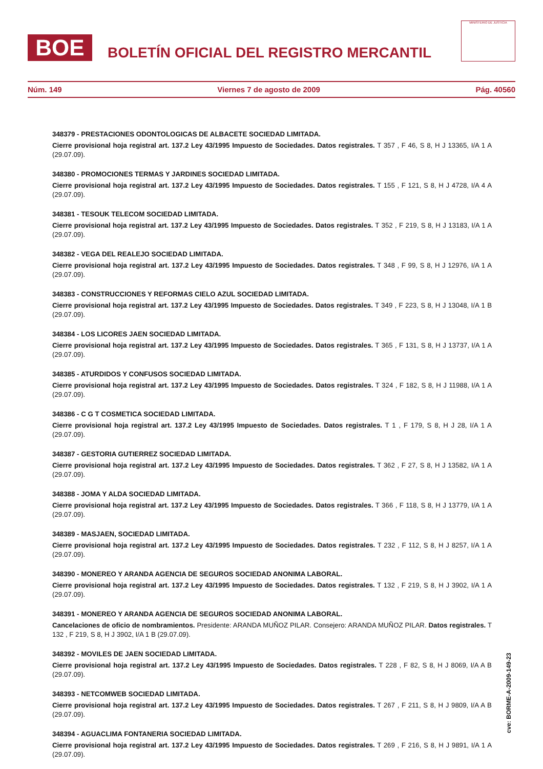BOE
BOLETÍN OFICIAL DEL REGISTRO MERCANTIL
MINISTERIO DE JUSTICIA
Núm. 149 Viernes 7 de agosto de 2009 Pág. 40560
348379 - PRESTACIONES ODONTOLOGICAS DE ALBACETE SOCIEDAD LIMITADA.
Cierre provisional hoja registral art. 137.2 Ley 43/1995 Impuesto de Sociedades. Datos registrales. T 357 , F 46, S 8, H J 13365, I/A 1 A (29.07.09).
348380 - PROMOCIONES TERMAS Y JARDINES SOCIEDAD LIMITADA.
Cierre provisional hoja registral art. 137.2 Ley 43/1995 Impuesto de Sociedades. Datos registrales. T 155 , F 121, S 8, H J 4728, I/A 4 A (29.07.09).
348381 - TESOUK TELECOM SOCIEDAD LIMITADA.
Cierre provisional hoja registral art. 137.2 Ley 43/1995 Impuesto de Sociedades. Datos registrales. T 352 , F 219, S 8, H J 13183, I/A 1 A (29.07.09).
348382 - VEGA DEL REALEJO SOCIEDAD LIMITADA.
Cierre provisional hoja registral art. 137.2 Ley 43/1995 Impuesto de Sociedades. Datos registrales. T 348 , F 99, S 8, H J 12976, I/A 1 A (29.07.09).
348383 - CONSTRUCCIONES Y REFORMAS CIELO AZUL SOCIEDAD LIMITADA.
Cierre provisional hoja registral art. 137.2 Ley 43/1995 Impuesto de Sociedades. Datos registrales. T 349 , F 223, S 8, H J 13048, I/A 1 B (29.07.09).
348384 - LOS LICORES JAEN SOCIEDAD LIMITADA.
Cierre provisional hoja registral art. 137.2 Ley 43/1995 Impuesto de Sociedades. Datos registrales. T 365 , F 131, S 8, H J 13737, I/A 1 A (29.07.09).
348385 - ATURDIDOS Y CONFUSOS SOCIEDAD LIMITADA.
Cierre provisional hoja registral art. 137.2 Ley 43/1995 Impuesto de Sociedades. Datos registrales. T 324 , F 182, S 8, H J 11988, I/A 1 A (29.07.09).
348386 - C G T COSMETICA SOCIEDAD LIMITADA.
Cierre provisional hoja registral art. 137.2 Ley 43/1995 Impuesto de Sociedades. Datos registrales. T 1 , F 179, S 8, H J 28, I/A 1 A (29.07.09).
348387 - GESTORIA GUTIERREZ SOCIEDAD LIMITADA.
Cierre provisional hoja registral art. 137.2 Ley 43/1995 Impuesto de Sociedades. Datos registrales. T 362 , F 27, S 8, H J 13582, I/A 1 A (29.07.09).
348388 - JOMA Y ALDA SOCIEDAD LIMITADA.
Cierre provisional hoja registral art. 137.2 Ley 43/1995 Impuesto de Sociedades. Datos registrales. T 366 , F 118, S 8, H J 13779, I/A 1 A (29.07.09).
348389 - MASJAEN, SOCIEDAD LIMITADA.
Cierre provisional hoja registral art. 137.2 Ley 43/1995 Impuesto de Sociedades. Datos registrales. T 232 , F 112, S 8, H J 8257, I/A 1 A (29.07.09).
348390 - MONEREO Y ARANDA AGENCIA DE SEGUROS SOCIEDAD ANONIMA LABORAL.
Cierre provisional hoja registral art. 137.2 Ley 43/1995 Impuesto de Sociedades. Datos registrales. T 132 , F 219, S 8, H J 3902, I/A 1 A (29.07.09).
348391 - MONEREO Y ARANDA AGENCIA DE SEGUROS SOCIEDAD ANONIMA LABORAL.
Cancelaciones de oficio de nombramientos. Presidente: ARANDA MUÑOZ PILAR. Consejero: ARANDA MUÑOZ PILAR. Datos registrales. T 132 , F 219, S 8, H J 3902, I/A 1 B (29.07.09).
348392 - MOVILES DE JAEN SOCIEDAD LIMITADA.
Cierre provisional hoja registral art. 137.2 Ley 43/1995 Impuesto de Sociedades. Datos registrales. T 228 , F 82, S 8, H J 8069, I/A A B (29.07.09).
348393 - NETCOMWEB SOCIEDAD LIMITADA.
Cierre provisional hoja registral art. 137.2 Ley 43/1995 Impuesto de Sociedades. Datos registrales. T 267 , F 211, S 8, H J 9809, I/A A B (29.07.09).
348394 - AGUACLIMA FONTANERIA SOCIEDAD LIMITADA.
Cierre provisional hoja registral art. 137.2 Ley 43/1995 Impuesto de Sociedades. Datos registrales. T 269 , F 216, S 8, H J 9891, I/A 1 A (29.07.09).
cve: BORME-A-2009-149-23